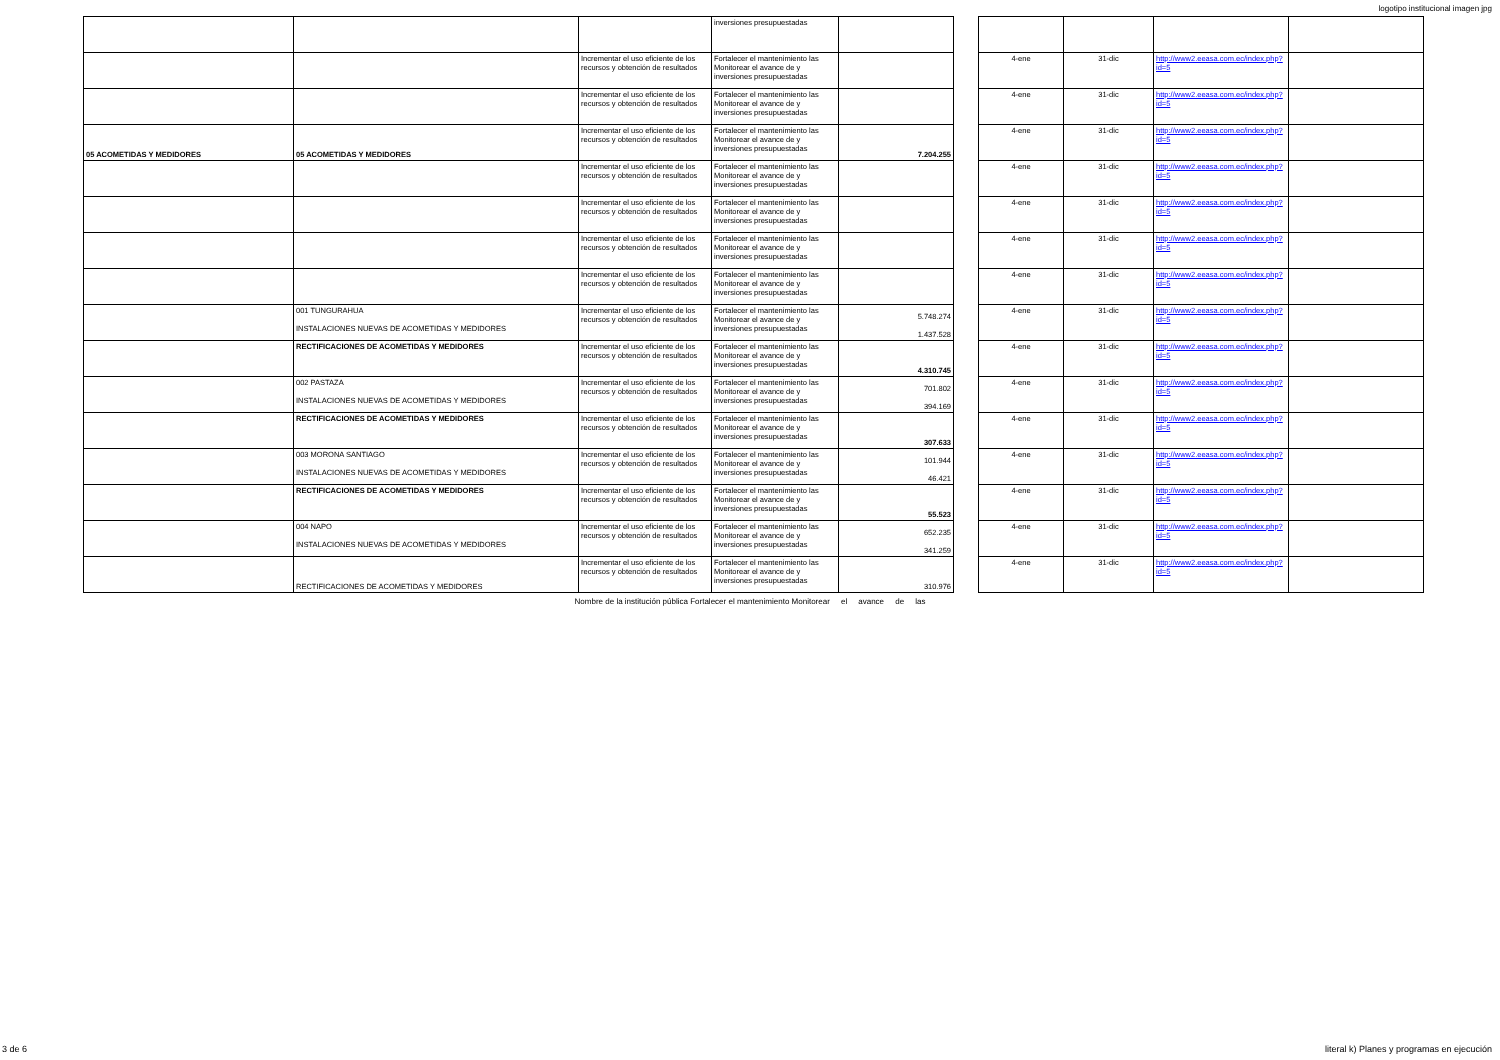logotipo institucional imagen jpg
| | | | inversiones presupuestadas | | | | | | |
| | | Incrementar el uso eficiente de los recursos y obtención de resultados | Fortalecer el mantenimiento las Monitorear el avance de y inversiones presupuestadas | | | 4-ene | 31-dic | http://www2.eeasa.com.ec/index.php?id=5 | |
| | | Incrementar el uso eficiente de los recursos y obtención de resultados | Fortalecer el mantenimiento las Monitorear el avance de y inversiones presupuestadas | | | 4-ene | 31-dic | http://www2.eeasa.com.ec/index.php?id=5 | |
| 05 ACOMETIDAS Y MEDIDORES | 05 ACOMETIDAS Y MEDIDORES | Incrementar el uso eficiente de los recursos y obtención de resultados | Fortalecer el mantenimiento las Monitorear el avance de y inversiones presupuestadas | 7.204.255 | | 4-ene | 31-dic | http://www2.eeasa.com.ec/index.php?id=5 | |
| | | Incrementar el uso eficiente de los recursos y obtención de resultados | Fortalecer el mantenimiento las Monitorear el avance de y inversiones presupuestadas | | | 4-ene | 31-dic | http://www2.eeasa.com.ec/index.php?id=5 | |
| | | Incrementar el uso eficiente de los recursos y obtención de resultados | Fortalecer el mantenimiento las Monitorear el avance de y inversiones presupuestadas | | | 4-ene | 31-dic | http://www2.eeasa.com.ec/index.php?id=5 | |
| | | Incrementar el uso eficiente de los recursos y obtención de resultados | Fortalecer el mantenimiento las Monitorear el avance de y inversiones presupuestadas | | | 4-ene | 31-dic | http://www2.eeasa.com.ec/index.php?id=5 | |
| | | Incrementar el uso eficiente de los recursos y obtención de resultados | Fortalecer el mantenimiento las Monitorear el avance de y inversiones presupuestadas | | | 4-ene | 31-dic | http://www2.eeasa.com.ec/index.php?id=5 | |
| | 001 TUNGURAHUA INSTALACIONES NUEVAS DE ACOMETIDAS Y MEDIDORES | Incrementar el uso eficiente de los recursos y obtención de resultados | Fortalecer el mantenimiento las Monitorear el avance de y inversiones presupuestadas | 5.748.274 1.437.528 | | 4-ene | 31-dic | http://www2.eeasa.com.ec/index.php?id=5 | |
| | RECTIFICACIONES DE ACOMETIDAS Y MEDIDORES | Incrementar el uso eficiente de los recursos y obtención de resultados | Fortalecer el mantenimiento las Monitorear el avance de y inversiones presupuestadas | 4.310.745 | | 4-ene | 31-dic | http://www2.eeasa.com.ec/index.php?id=5 | |
| | 002 PASTAZA INSTALACIONES NUEVAS DE ACOMETIDAS Y MEDIDORES | Incrementar el uso eficiente de los recursos y obtención de resultados | Fortalecer el mantenimiento las Monitorear el avance de y inversiones presupuestadas | 701.802 394.169 | | 4-ene | 31-dic | http://www2.eeasa.com.ec/index.php?id=5 | |
| | RECTIFICACIONES DE ACOMETIDAS Y MEDIDORES | Incrementar el uso eficiente de los recursos y obtención de resultados | Fortalecer el mantenimiento las Monitorear el avance de y inversiones presupuestadas | 307.633 | | 4-ene | 31-dic | http://www2.eeasa.com.ec/index.php?id=5 | |
| | 003 MORONA SANTIAGO INSTALACIONES NUEVAS DE ACOMETIDAS Y MEDIDORES | Incrementar el uso eficiente de los recursos y obtención de resultados | Fortalecer el mantenimiento las Monitorear el avance de y inversiones presupuestadas | 101.944 46.421 | | 4-ene | 31-dic | http://www2.eeasa.com.ec/index.php?id=5 | |
| | RECTIFICACIONES DE ACOMETIDAS Y MEDIDORES | Incrementar el uso eficiente de los recursos y obtención de resultados | Fortalecer el mantenimiento las Monitorear el avance de y inversiones presupuestadas | 55.523 | | 4-ene | 31-dic | http://www2.eeasa.com.ec/index.php?id=5 | |
| | 004 NAPO INSTALACIONES NUEVAS DE ACOMETIDAS Y MEDIDORES | Incrementar el uso eficiente de los recursos y obtención de resultados | Fortalecer el mantenimiento las Monitorear el avance de y inversiones presupuestadas | 652.235 341.259 | | 4-ene | 31-dic | http://www2.eeasa.com.ec/index.php?id=5 | |
| | RECTIFICACIONES DE ACOMETIDAS Y MEDIDORES | Incrementar el uso eficiente de los recursos y obtención de resultados | Fortalecer el mantenimiento las Monitorear el avance de y inversiones presupuestadas | 310.976 | | 4-ene | 31-dic | http://www2.eeasa.com.ec/index.php?id=5 | |
Nombre de la institución pública Fortalecer el mantenimiento Monitorear el avance de las
3 de 6
literal k) Planes y programas en ejecución